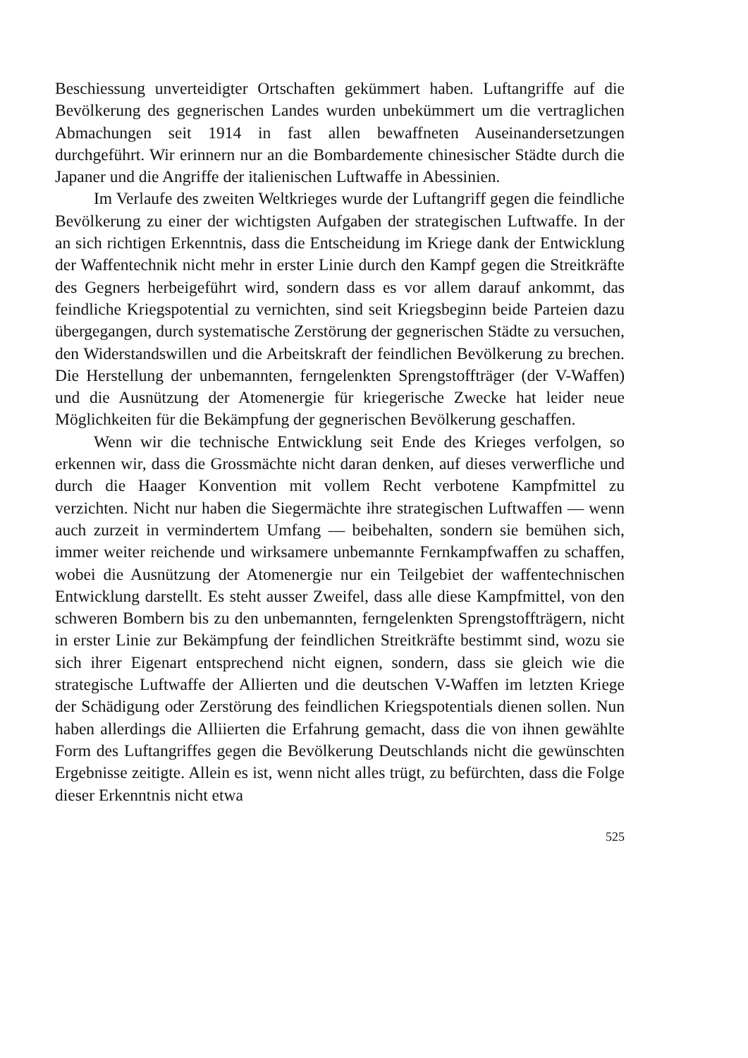Beschiessung unverteidigter Ortschaften gekümmert haben. Luftangriffe auf die Bevölkerung des gegnerischen Landes wurden unbekümmert um die vertraglichen Abmachungen seit 1914 in fast allen bewaffneten Auseinandersetzungen durchgeführt. Wir erinnern nur an die Bombardemente chinesischer Städte durch die Japaner und die Angriffe der italienischen Luftwaffe in Abessinien.
Im Verlaufe des zweiten Weltkrieges wurde der Luftangriff gegen die feindliche Bevölkerung zu einer der wichtigsten Aufgaben der strategischen Luftwaffe. In der an sich richtigen Erkenntnis, dass die Entscheidung im Kriege dank der Entwicklung der Waffentechnik nicht mehr in erster Linie durch den Kampf gegen die Streitkräfte des Gegners herbeigeführt wird, sondern dass es vor allem darauf ankommt, das feindliche Kriegspotential zu vernichten, sind seit Kriegsbeginn beide Parteien dazu übergegangen, durch systematische Zerstörung der gegnerischen Städte zu versuchen, den Widerstandswillen und die Arbeitskraft der feindlichen Bevölkerung zu brechen. Die Herstellung der unbemannten, ferngelenkten Sprengstoffträger (der V-Waffen) und die Ausnützung der Atomenergie für kriegerische Zwecke hat leider neue Möglichkeiten für die Bekämpfung der gegnerischen Bevölkerung geschaffen.
Wenn wir die technische Entwicklung seit Ende des Krieges verfolgen, so erkennen wir, dass die Grossmächte nicht daran denken, auf dieses verwerfliche und durch die Haager Konvention mit vollem Recht verbotene Kampfmittel zu verzichten. Nicht nur haben die Siegermächte ihre strategischen Luftwaffen — wenn auch zurzeit in vermindertem Umfang — beibehalten, sondern sie bemühen sich, immer weiter reichende und wirksamere unbemannte Fernkampfwaffen zu schaffen, wobei die Ausnützung der Atomenergie nur ein Teilgebiet der waffentechnischen Entwicklung darstellt. Es steht ausser Zweifel, dass alle diese Kampfmittel, von den schweren Bombern bis zu den unbemannten, ferngelenkten Sprengstoffträgern, nicht in erster Linie zur Bekämpfung der feindlichen Streitkräfte bestimmt sind, wozu sie sich ihrer Eigenart entsprechend nicht eignen, sondern, dass sie gleich wie die strategische Luftwaffe der Allierten und die deutschen V-Waffen im letzten Kriege der Schädigung oder Zerstörung des feindlichen Kriegspotentials dienen sollen. Nun haben allerdings die Alliierten die Erfahrung gemacht, dass die von ihnen gewählte Form des Luftangriffes gegen die Bevölkerung Deutschlands nicht die gewünschten Ergebnisse zeitigte. Allein es ist, wenn nicht alles trügt, zu befürchten, dass die Folge dieser Erkenntnis nicht etwa
525